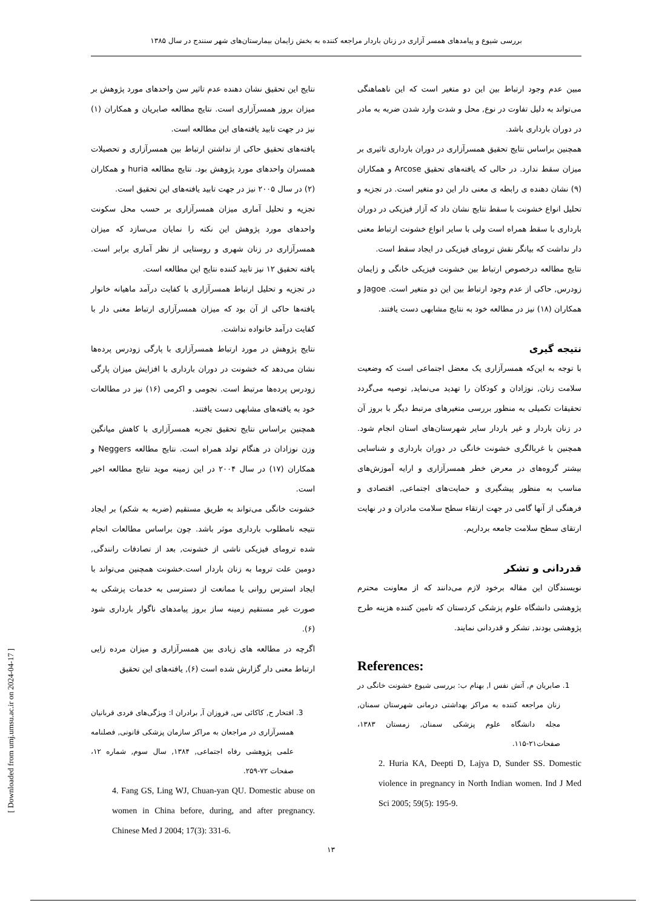بررسی شیوع و پیامدهای همسر آزاری در زنان باردار مراجعه کننده به بخش زایمان بیمارستان‌های شهر سنندج در سال ۱۳۸۵
نتایج این تحقیق نشان دهنده عدم تاثیر سن واحدهای مورد پژوهش بر میزان بروز همسرآزاری است. نتایج مطالعه صابریان و همکاران (۱) نیز در جهت تابید یافته‌های این مطالعه است.
یافته‌های تحقیق حاکی از نداشتن ارتباط بین همسرآزاری و تحصیلات همسران واحدهای مورد پژوهش بود. نتایج مطالعه huria و همکاران (۲) در سال ۲۰۰۵ نیز در جهت تابید یافته‌های این تحقیق است.
تجزیه و تحلیل آماری میزان همسرآزاری بر حسب محل سکونت واحدهای مورد پژوهش این نکته را نمایان می‌سازد که میزان همسرآزاری در زنان شهری و روستایی از نظر آماری برابر است. یافته تحقیق ۱۲ نیز تابید کننده نتایج این مطالعه است.
در تجزیه و تحلیل ارتباط همسرآزاری با کفایت درآمد ماهیانه خانوار یافته‌ها حاکی از آن بود که میزان همسرآزاری ارتباط معنی دار با کفایت درآمد خانواده نداشت.
نتایج پژوهش در مورد ارتباط همسرآزاری با پارگی زودرس پرده‌ها نشان می‌دهد که خشونت در دوران بارداری با افزایش میزان پارگی زودرس پرده‌ها مرتبط است. نجومی و اکرمی (۱۶) نیز در مطالعات خود به یافته‌های مشابهی دست یافتند.
همچنین براساس نتایج تحقیق تجربه همسرآزاری با کاهش میانگین وزن نوزادان در هنگام تولد همراه است. نتایج مطالعه Neggers و همکاران (۱۷) در سال ۲۰۰۴ در این زمینه موید نتایج مطالعه اخیر است.
خشونت خانگی می‌تواند به طریق مستقیم (ضربه به شکم) بر ایجاد نتیجه نامطلوب بارداری موثر باشد. چون براساس مطالعات انجام شده ترومای فیزیکی ناشی از خشونت, بعد از تصادفات رانندگی, دومین علت تروما به زنان باردار است.خشونت همچنین می‌تواند با ایجاد استرس روانی یا ممانعت از دسترسی به خدمات پزشکی به صورت غیر مستقیم زمینه ساز بروز پیامدهای ناگوار بارداری شود (۶).
اگرچه در مطالعه های زیادی بین همسرآزاری و میزان مرده زایی ارتباط معنی دار گزارش شده است (۶), یافته‌های این تحقیق
3. افتخار ح, کاکائی س, فروزان آ, برادران ا: ویژگی‌های فردی قربانیان همسرآزاری در مراجعان به مراکز سازمان پزشکی قانونی, فصلنامه علمی پژوهشی رفاه اجتماعی, ۱۳۸۴, سال سوم, شماره ۱۲، صفحات ۷۲-۲۵۹.
4. Fang GS, Ling WJ, Chuan-yan QU. Domestic abuse on women in China before, during, and after pregnancy. Chinese Med J 2004; 17(3): 331-6.
مبین عدم وجود ارتباط بین این دو متغیر است که این ناهماهنگی می‌تواند به دلیل تفاوت در نوع, محل و شدت وارد شدن ضربه به مادر در دوران بارداری باشد.
همچنین براساس نتایج تحقیق همسرآزاری در دوران بارداری تاثیری بر میزان سقط ندارد. در حالی که یافته‌های تحقیق Arcose و همکاران (۹) نشان دهنده ی رابطه ی معنی دار این دو متغیر است. در تجزیه و تحلیل انواع خشونت با سقط نتایج نشان داد که آزار فیزیکی در دوران بارداری با سقط همراه است ولی با سایر انواع خشونت ارتباط معنی دار نداشت که بیانگر نقش ترومای فیزیکی در ایجاد سقط است.
نتایج مطالعه درخصوص ارتباط بین خشونت فیزیکی خانگی و زایمان زودرس, حاکی از عدم وجود ارتباط بین این دو متغیر است. Jagoe و همکاران (۱۸) نیز در مطالعه خود به نتایج مشابهی دست یافتند.
نتیجه گیری
با توجه به این‌که همسرآزاری یک معضل اجتماعی است که وضعیت سلامت زنان, نوزادان و کودکان را تهدید می‌نماید, توصیه می‌گردد تحقیقات تکمیلی به منظور بررسی متغیرهای مرتبط دیگر با بروز آن در زنان باردار و غیر باردار سایر شهرستان‌های استان انجام شود. همچنین با غربالگری خشونت خانگی در دوران بارداری و شناسایی بیشتر گروه‌های در معرض خطر همسرآزاری و ارایه آموزش‌های مناسب به منظور پیشگیری و حمایت‌های اجتماعی, اقتصادی و فرهنگی از آنها گامی در جهت ارتقاء سطح سلامت مادران و در نهایت ارتقای سطح سلامت جامعه برداریم.
قدردانی و تشکر
نویسندگان این مقاله برخود لازم می‌دانند که از معاونت محترم پژوهشی دانشگاه علوم پزشکی کردستان که تامین کننده هزینه طرح پژوهشی بودند, تشکر و قدردانی نمایند.
References:
1. صابریان م, آتش نفس ا, بهنام ب: بررسی شیوع خشونت خانگی در زنان مراجعه کننده به مراکز بهداشتی درمانی شهرستان سمنان, مجله دانشگاه علوم پزشکی سمنان, زمستان ۱۳۸۳، صفحات۲۱-۱۱۵.
2. Huria KA, Deepti D, Lajya D, Sunder SS. Domestic violence in pregnancy in North Indian women. Ind J Med Sci 2005; 59(5): 195-9.
[ Downloaded from umj.umsu.ac.ir on 2024-04-17 ]
۱۳